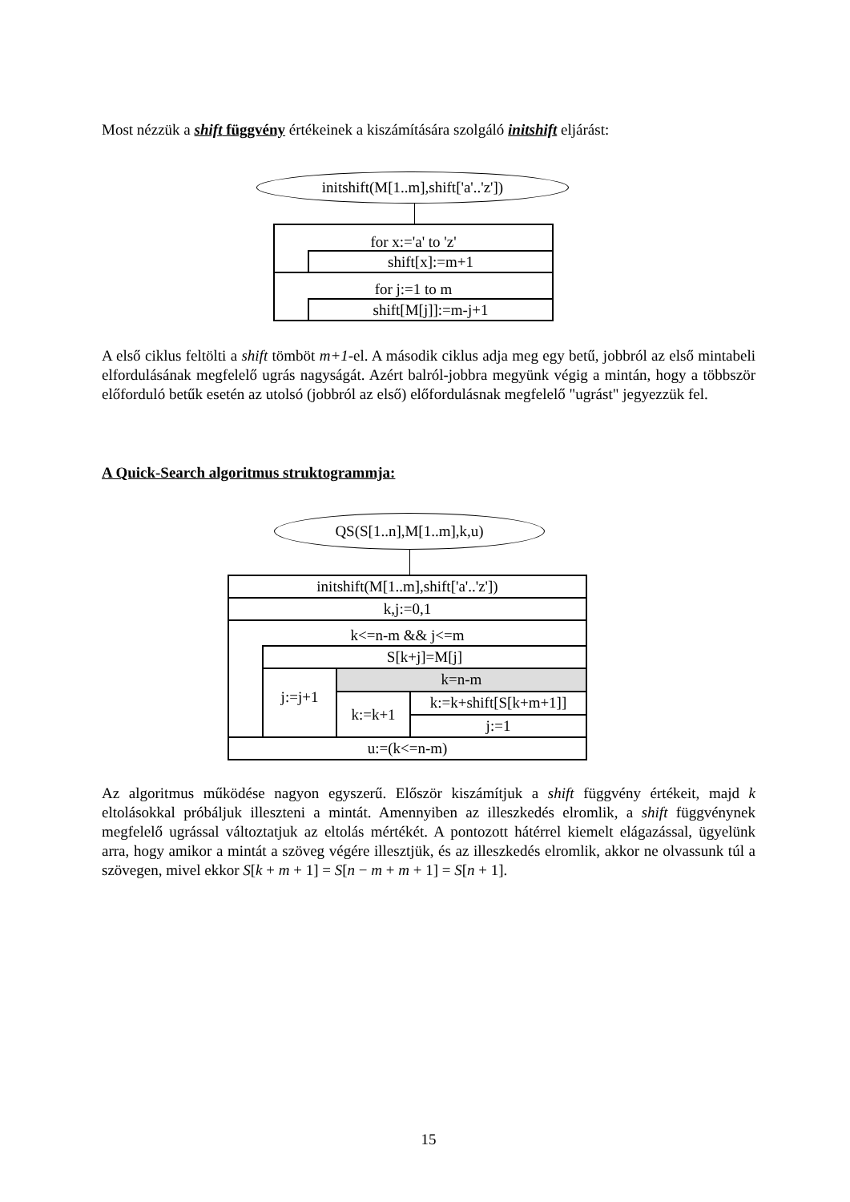Most nézzük a shift függvény értékeinek a kiszámítására szolgáló initshift eljárást:
initshift(M[1..m],shift['a'..'z'])
for x:='a' to 'z'
shift[x]:=m+1
for j:=1 to m
shift[M[j]]:=m-j+1
A első ciklus feltölti a shift tömböt m+1-el. A második ciklus adja meg egy betű, jobbról az első mintabeli elfordulásának megfelelő ugrás nagyságát. Azért balról-jobbra megyünk végig a mintán, hogy a többször előforduló betűk esetén az utolsó (jobbról az első) előfordulásnak megfelelő "ugrást" jegyezzük fel.
A Quick-Search algoritmus struktogrammja:
QS(S[1..n],M[1..m],k,u)
initshift(M[1..m],shift['a'..'z'])
k,j:=0,1
k<=n-m && j<=m
S[k+j]=M[j]
j:=j+1 k=n-m
k:=k+1
k:=k+shift[S[k+m+1]]
j:=1
u:=(k<=n-m)
Az algoritmus működése nagyon egyszerű. Először kiszámítjuk a shift függvény értékeit, majd k eltolásokkal próbáljuk illeszteni a mintát. Amennyiben az illeszkedés elromlik, a shift függvénynek megfelelő ugrással változtatjuk az eltolás mértékét. A pontozott hátérrel kiemelt elágazással, ügyelünk arra, hogy amikor a mintát a szöveg végére illesztjük, és az illeszkedés elromlik, akkor ne olvassunk túl a szövegen, mivel ekkor S[k + m + 1] = S[n − m + m + 1] = S[n + 1].
15